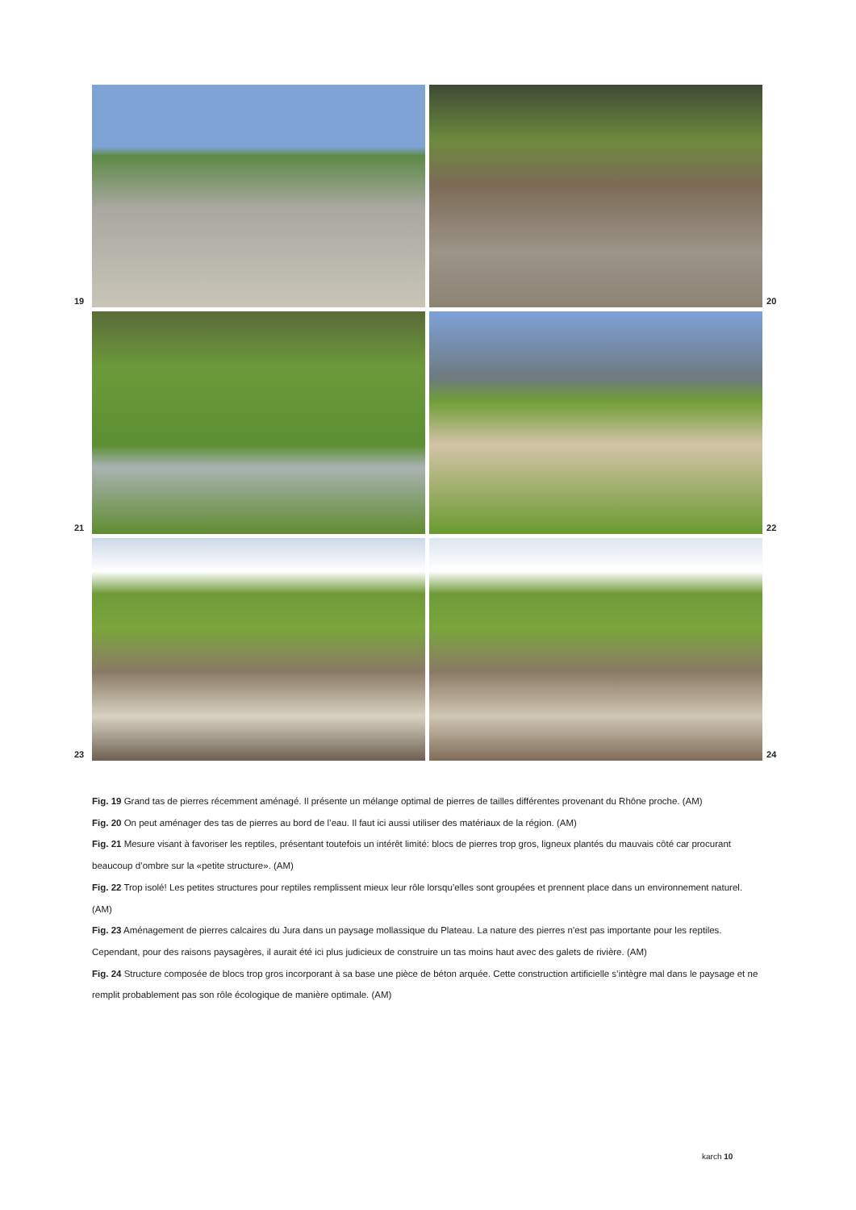19
20
21
22
23
24
Fig. 19 Grand tas de pierres récemment aménagé. Il présente un mélange optimal de pierres de tailles différentes provenant du Rhône proche. (AM)
Fig. 20 On peut aménager des tas de pierres au bord de l’eau. Il faut ici aussi utiliser des matériaux de la région. (AM)
Fig. 21 Mesure visant à favoriser les reptiles, présentant toutefois un intérêt limité: blocs de pierres trop gros, ligneux plantés du mauvais côté car procurant beaucoup d’ombre sur la «petite structure». (AM)
Fig. 22 Trop isolé! Les petites structures pour reptiles remplissent mieux leur rôle lorsqu’elles sont groupées et prennent place dans un environnement naturel. (AM)
Fig. 23 Aménagement de pierres calcaires du Jura dans un paysage mollassique du Plateau. La nature des pierres n’est pas importante pour les reptiles. Cependant, pour des raisons paysagères, il aurait été ici plus judicieux de construire un tas moins haut avec des galets de rivière. (AM)
Fig. 24 Structure composée de blocs trop gros incorporant à sa base une pièce de béton arquée. Cette construction artificielle s’intègre mal dans le paysage et ne remplit probablement pas son rôle écologique de manière optimale. (AM)
karch 10